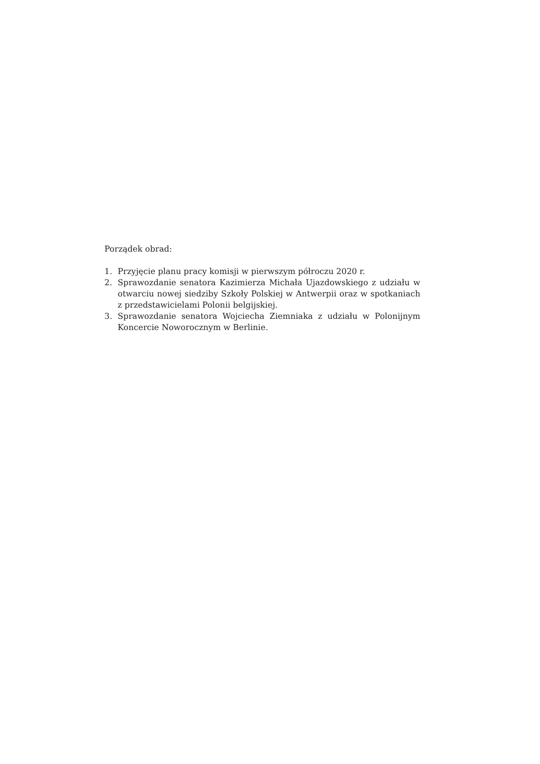Porządek obrad:
1. Przyjęcie planu pracy komisji w pierwszym półroczu 2020 r.
2. Sprawozdanie senatora Kazimierza Michała Ujazdowskiego z udziału w otwarciu nowej siedziby Szkoły Polskiej w Antwerpii oraz w spotkaniach z przedstawicielami Polonii belgijskiej.
3. Sprawozdanie senatora Wojciecha Ziemniaka z udziału w Polonijnym Koncercie Noworocznym w Berlinie.